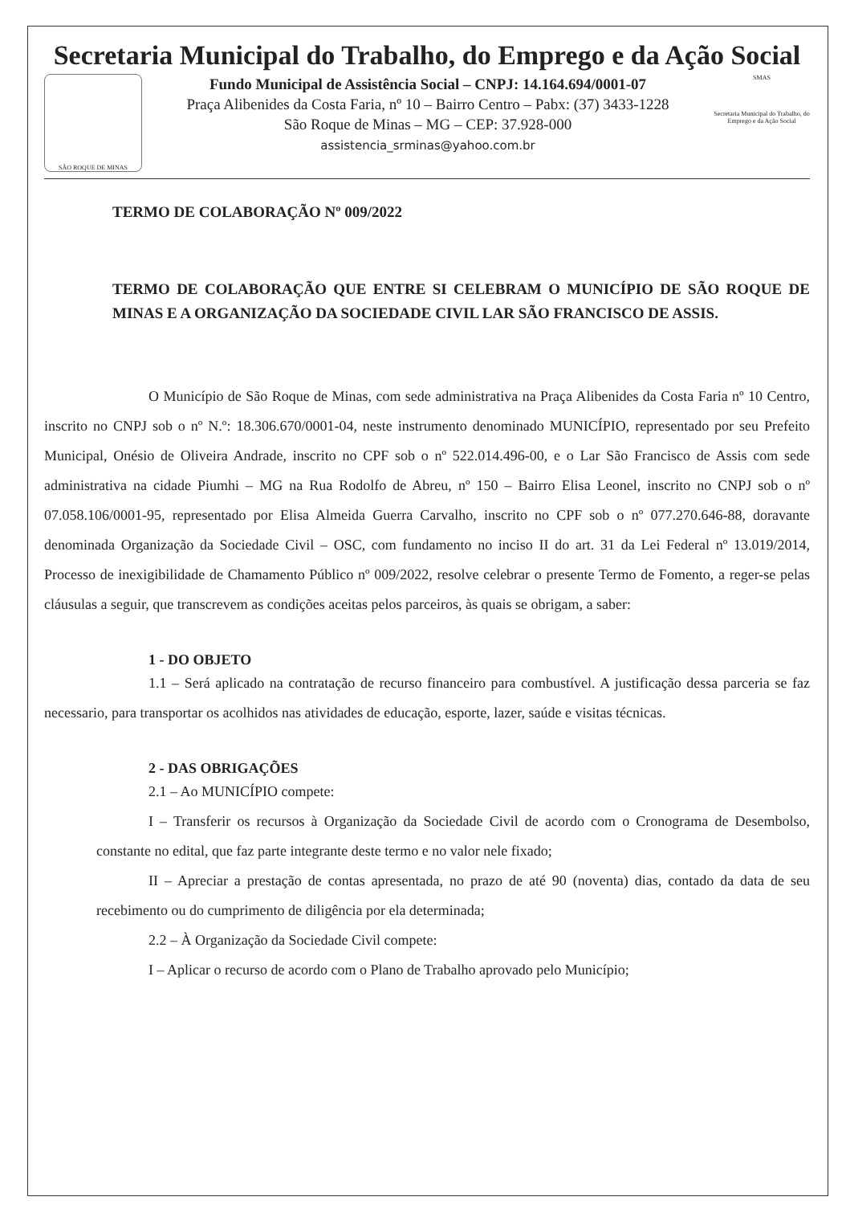Secretaria Municipal do Trabalho, do Emprego e da Ação Social
SÃO ROQUE DE MINAS
Fundo Municipal de Assistência Social – CNPJ: 14.164.694/0001-07
Praça Alibenides da Costa Faria, nº 10 – Bairro Centro – Pabx: (37) 3433-1228
São Roque de Minas – MG – CEP: 37.928-000
assistencia_srminas@yahoo.com.br
SMAS
Secretaria Municipal do Trabalho, do Emprego e da Ação Social
TERMO DE COLABORAÇÃO Nº 009/2022
TERMO DE COLABORAÇÃO QUE ENTRE SI CELEBRAM O MUNICÍPIO DE SÃO ROQUE DE MINAS E A ORGANIZAÇÃO DA SOCIEDADE CIVIL LAR SÃO FRANCISCO DE ASSIS.
O Município de São Roque de Minas, com sede administrativa na Praça Alibenides da Costa Faria nº 10 Centro, inscrito no CNPJ sob o nº N.º: 18.306.670/0001-04, neste instrumento denominado MUNICÍPIO, representado por seu Prefeito Municipal, Onésio de Oliveira Andrade, inscrito no CPF sob o nº 522.014.496-00, e o Lar São Francisco de Assis com sede administrativa na cidade Piumhi – MG na Rua Rodolfo de Abreu, nº 150 – Bairro Elisa Leonel, inscrito no CNPJ sob o nº 07.058.106/0001-95, representado por Elisa Almeida Guerra Carvalho, inscrito no CPF sob o nº 077.270.646-88, doravante denominada Organização da Sociedade Civil – OSC, com fundamento no inciso II do art. 31 da Lei Federal nº 13.019/2014, Processo de inexigibilidade de Chamamento Público nº 009/2022, resolve celebrar o presente Termo de Fomento, a reger-se pelas cláusulas a seguir, que transcrevem as condições aceitas pelos parceiros, às quais se obrigam, a saber:
1 - DO OBJETO
1.1 – Será aplicado na contratação de recurso financeiro para combustível. A justificação dessa parceria se faz necessario, para transportar os acolhidos nas atividades de educação, esporte, lazer, saúde e visitas técnicas.
2 - DAS OBRIGAÇÕES
2.1 – Ao MUNICÍPIO compete:
I – Transferir os recursos à Organização da Sociedade Civil de acordo com o Cronograma de Desembolso, constante no edital, que faz parte integrante deste termo e no valor nele fixado;
II – Apreciar a prestação de contas apresentada, no prazo de até 90 (noventa) dias, contado da data de seu recebimento ou do cumprimento de diligência por ela determinada;
2.2 – À Organização da Sociedade Civil compete:
I – Aplicar o recurso de acordo com o Plano de Trabalho aprovado pelo Município;